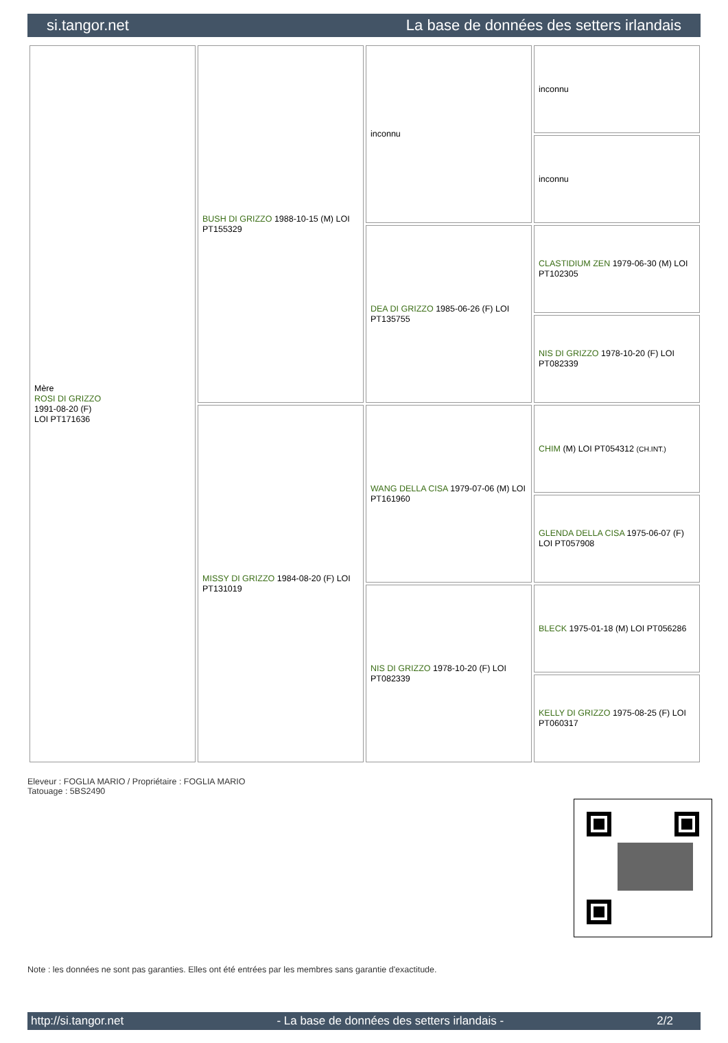si.tangor.net La base de données des setters irlandais
| Mère ROSI DI GRIZZO 1991-08-20 (F) LOI PT171636 | BUSH DI GRIZZO 1988-10-15 (M) LOI PT155329 | inconnu | inconnu |
| | | | inconnu |
| | | DEA DI GRIZZO 1985-06-26 (F) LOI PT135755 | CLASTIDIUM ZEN 1979-06-30 (M) LOI PT102305 |
| | | | NIS DI GRIZZO 1978-10-20 (F) LOI PT082339 |
| | MISSY DI GRIZZO 1984-08-20 (F) LOI PT131019 | WANG DELLA CISA 1979-07-06 (M) LOI PT161960 | CHIM (M) LOI PT054312 (CH.INT.) |
| | | | GLENDA DELLA CISA 1975-06-07 (F) LOI PT057908 |
| | | NIS DI GRIZZO 1978-10-20 (F) LOI PT082339 | BLECK 1975-01-18 (M) LOI PT056286 |
| | | | KELLY DI GRIZZO 1975-08-25 (F) LOI PT060317 |
Eleveur : FOGLIA MARIO / Propriétaire : FOGLIA MARIO
Tatouage : 5BS2490
Note : les données ne sont pas garanties. Elles ont été entrées par les membres sans garantie d'exactitude.
http://si.tangor.net - La base de données des setters irlandais - 2/2